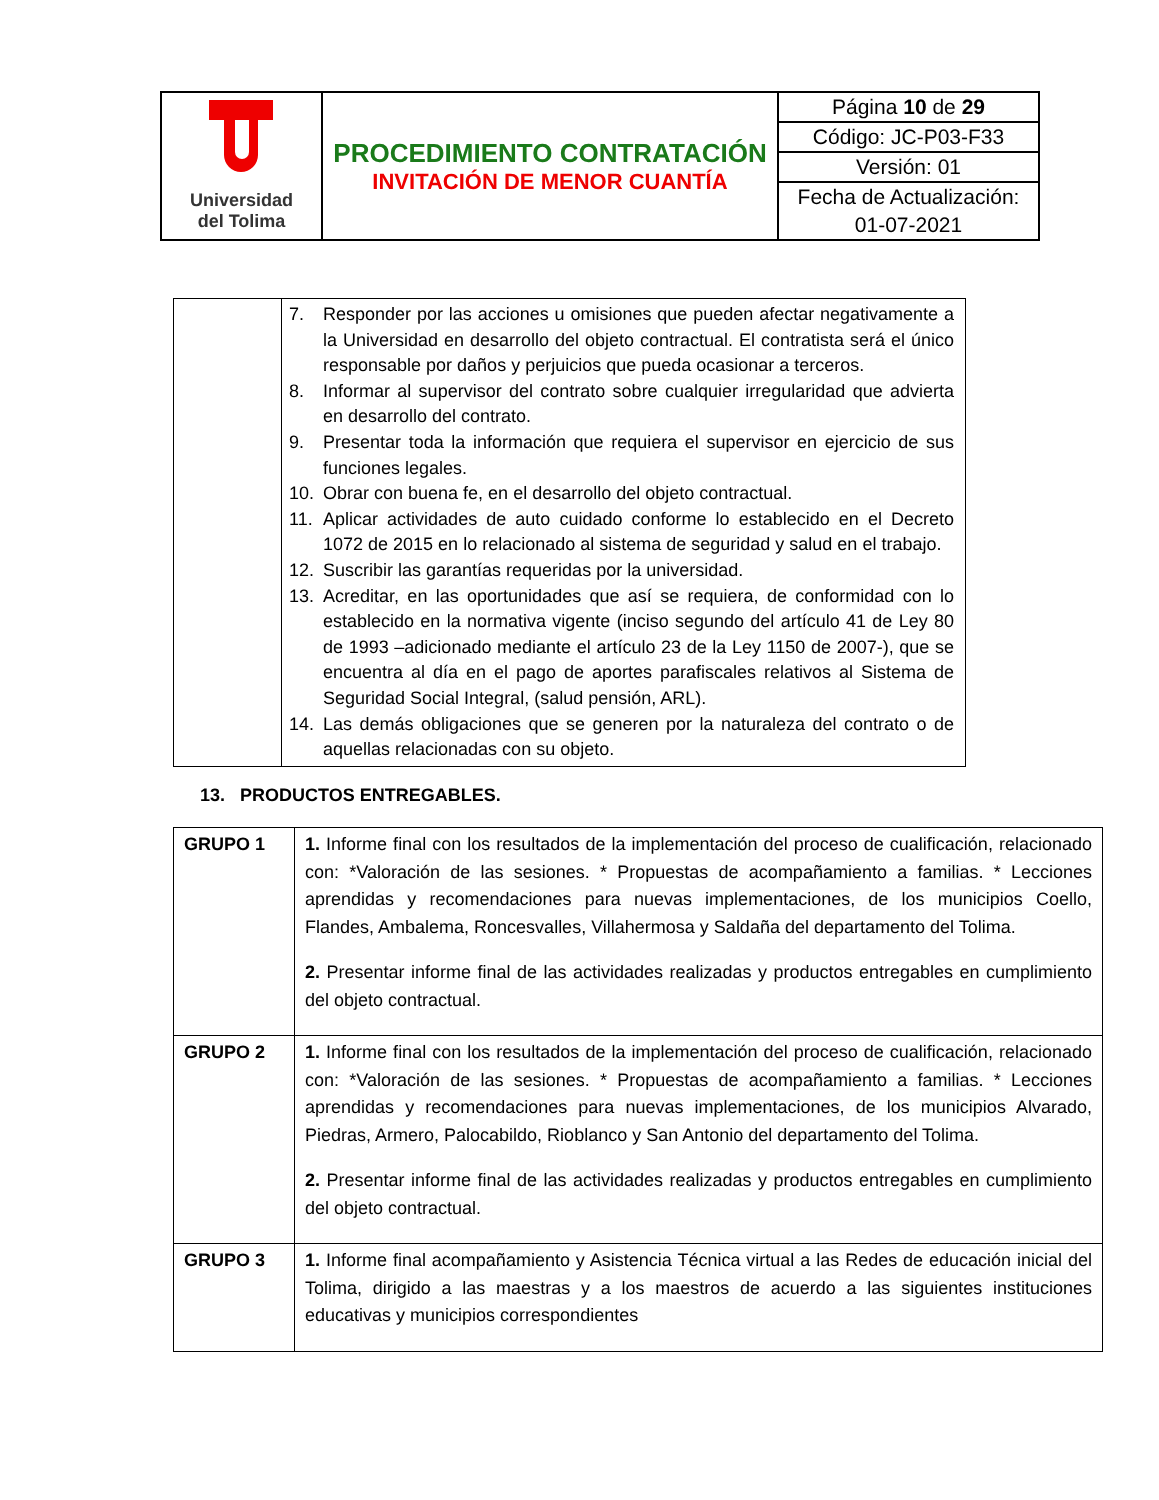| Universidad del Tolima | PROCEDIMIENTO CONTRATACIÓN INVITACIÓN DE MENOR CUANTÍA | Página 10 de 29 |
| | | Código: JC-P03-F33 |
| | | Versión: 01 |
| | | Fecha de Actualización: |
| | | 01-07-2021 |
| | 7. Responder por las acciones u omisiones que pueden afectar negativamente a la Universidad en desarrollo del objeto contractual. El contratista será el único responsable por daños y perjuicios que pueda ocasionar a terceros. 8. Informar al supervisor del contrato sobre cualquier irregularidad que advierta en desarrollo del contrato. 9. Presentar toda la información que requiera el supervisor en ejercicio de sus funciones legales. 10. Obrar con buena fe, en el desarrollo del objeto contractual. 11. Aplicar actividades de auto cuidado conforme lo establecido en el Decreto 1072 de 2015 en lo relacionado al sistema de seguridad y salud en el trabajo. 12. Suscribir las garantías requeridas por la universidad. 13. Acreditar, en las oportunidades que así se requiera, de conformidad con lo establecido en la normativa vigente (inciso segundo del artículo 41 de Ley 80 de 1993 –adicionado mediante el artículo 23 de la Ley 1150 de 2007-), que se encuentra al día en el pago de aportes parafiscales relativos al Sistema de Seguridad Social Integral, (salud pensión, ARL). 14. Las demás obligaciones que se generen por la naturaleza del contrato o de aquellas relacionadas con su objeto. |
13. PRODUCTOS ENTREGABLES.
| GRUPO 1 | 1. Informe final con los resultados de la implementación del proceso de cualificación, relacionado con: *Valoración de las sesiones. * Propuestas de acompañamiento a familias. * Lecciones aprendidas y recomendaciones para nuevas implementaciones, de los municipios Coello, Flandes, Ambalema, Roncesvalles, Villahermosa y Saldaña del departamento del Tolima. 2. Presentar informe final de las actividades realizadas y productos entregables en cumplimiento del objeto contractual. |
| GRUPO 2 | 1. Informe final con los resultados de la implementación del proceso de cualificación, relacionado con: *Valoración de las sesiones. * Propuestas de acompañamiento a familias. * Lecciones aprendidas y recomendaciones para nuevas implementaciones, de los municipios Alvarado, Piedras, Armero, Palocabildo, Rioblanco y San Antonio del departamento del Tolima. 2. Presentar informe final de las actividades realizadas y productos entregables en cumplimiento del objeto contractual. |
| GRUPO 3 | 1. Informe final acompañamiento y Asistencia Técnica virtual a las Redes de educación inicial del Tolima, dirigido a las maestras y a los maestros de acuerdo a las siguientes instituciones educativas y municipios correspondientes |